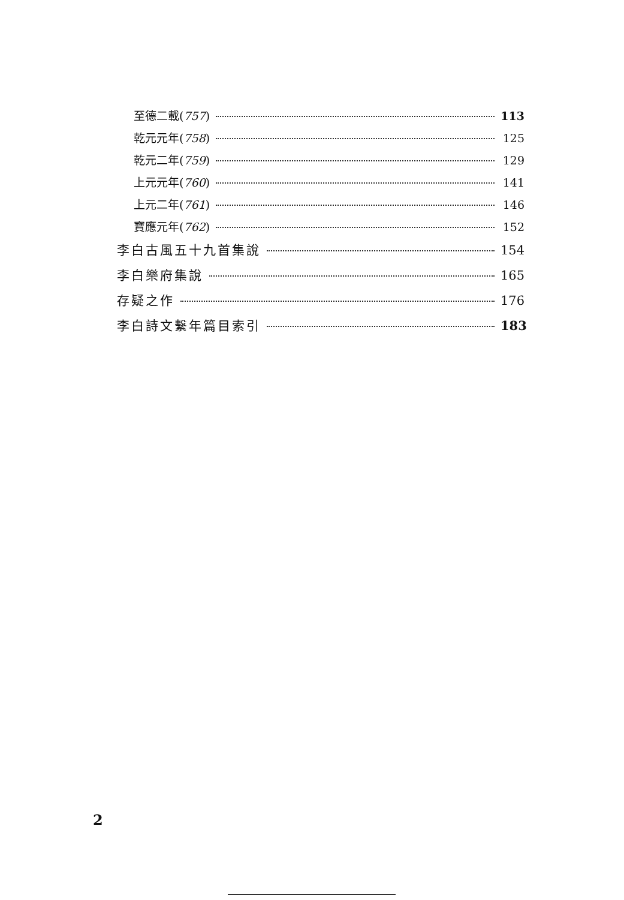至德二載(757) 113
乾元元年(758) 125
乾元二年(759) 129
上元元年(760) 141
上元二年(761) 146
寶應元年(762) 152
李白古風五十九首集說 154
李白樂府集說 165
存疑之作 176
李白詩文繫年篇目索引 183
2